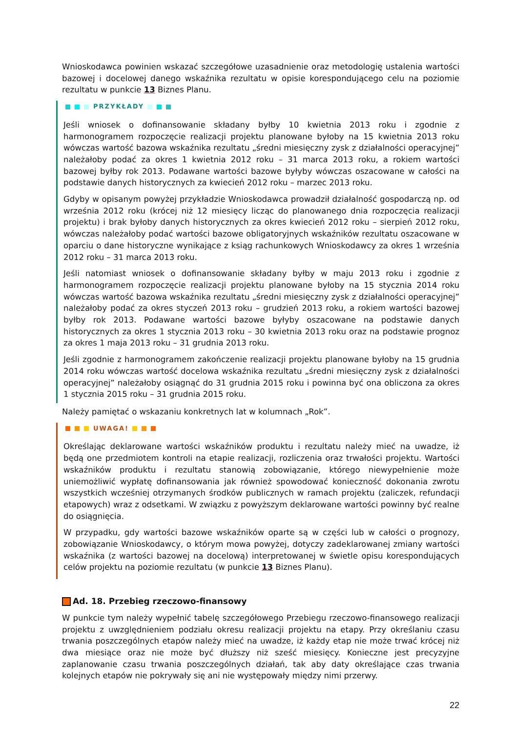Wnioskodawca powinien wskazać szczegółowe uzasadnienie oraz metodologię ustalenia wartości bazowej i docelowej danego wskaźnika rezultatu w opisie korespondującego celu na poziomie rezultatu w punkcie 13 Biznes Planu.
PRZYKŁADY
Jeśli wniosek o dofinansowanie składany byłby 10 kwietnia 2013 roku i zgodnie z harmonogramem rozpoczęcie realizacji projektu planowane byłoby na 15 kwietnia 2013 roku wówczas wartość bazowa wskaźnika rezultatu „średni miesięczny zysk z działalności operacyjnej” należałoby podać za okres 1 kwietnia 2012 roku – 31 marca 2013 roku, a rokiem wartości bazowej byłby rok 2013. Podawane wartości bazowe byłyby wówczas oszacowane w całości na podstawie danych historycznych za kwiecień 2012 roku – marzec 2013 roku.
Gdyby w opisanym powyżej przykładzie Wnioskodawca prowadził działalność gospodarczą np. od września 2012 roku (krócej niż 12 miesięcy licząc do planowanego dnia rozpoczęcia realizacji projektu) i brak byłoby danych historycznych za okres kwiecień 2012 roku – sierpień 2012 roku, wówczas należałoby podać wartości bazowe obligatoryjnych wskaźników rezultatu oszacowane w oparciu o dane historyczne wynikające z ksiąg rachunkowych Wnioskodawcy za okres 1 września 2012 roku – 31 marca 2013 roku.
Jeśli natomiast wniosek o dofinansowanie składany byłby w maju 2013 roku i zgodnie z harmonogramem rozpoczęcie realizacji projektu planowane byłoby na 15 stycznia 2014 roku wówczas wartość bazowa wskaźnika rezultatu „średni miesięczny zysk z działalności operacyjnej” należałoby podać za okres styczeń 2013 roku – grudzień 2013 roku, a rokiem wartości bazowej byłby rok 2013. Podawane wartości bazowe byłyby oszacowane na podstawie danych historycznych za okres 1 stycznia 2013 roku – 30 kwietnia 2013 roku oraz na podstawie prognoz za okres 1 maja 2013 roku – 31 grudnia 2013 roku.
Jeśli zgodnie z harmonogramem zakończenie realizacji projektu planowane byłoby na 15 grudnia 2014 roku wówczas wartość docelowa wskaźnika rezultatu „średni miesięczny zysk z działalności operacyjnej” należałoby osiągnąć do 31 grudnia 2015 roku i powinna być ona obliczona za okres 1 stycznia 2015 roku – 31 grudnia 2015 roku.
Należy pamiętać o wskazaniu konkretnych lat w kolumnach „Rok”.
UWAGA!
Określając deklarowane wartości wskaźników produktu i rezultatu należy mieć na uwadze, iż będą one przedmiotem kontroli na etapie realizacji, rozliczenia oraz trwałości projektu. Wartości wskaźników produktu i rezultatu stanowią zobowiązanie, którego niewypełnienie może uniemożliwić wypłatę dofinansowania jak również spowodować konieczność dokonania zwrotu wszystkich wcześniej otrzymanych środków publicznych w ramach projektu (zaliczek, refundacji etapowych) wraz z odsetkami. W związku z powyższym deklarowane wartości powinny być realne do osiągnięcia.
W przypadku, gdy wartości bazowe wskaźników oparte są w części lub w całości o prognozy, zobowiązanie Wnioskodawcy, o którym mowa powyżej, dotyczy zadeklarowanej zmiany wartości wskaźnika (z wartości bazowej na docelową) interpretowanej w świetle opisu korespondujących celów projektu na poziomie rezultatu (w punkcie 13 Biznes Planu).
Ad. 18. Przebieg rzeczowo-finansowy
W punkcie tym należy wypełnić tabelę szczegółowego Przebiegu rzeczowo-finansowego realizacji projektu z uwzględnieniem podziału okresu realizacji projektu na etapy. Przy określaniu czasu trwania poszczególnych etapów należy mieć na uwadze, iż każdy etap nie może trwać krócej niż dwa miesiące oraz nie może być dłuższy niż sześć miesięcy. Konieczne jest precyzyjne zaplanowanie czasu trwania poszczególnych działań, tak aby daty określające czas trwania kolejnych etapów nie pokrywały się ani nie występowały między nimi przerwy.
22